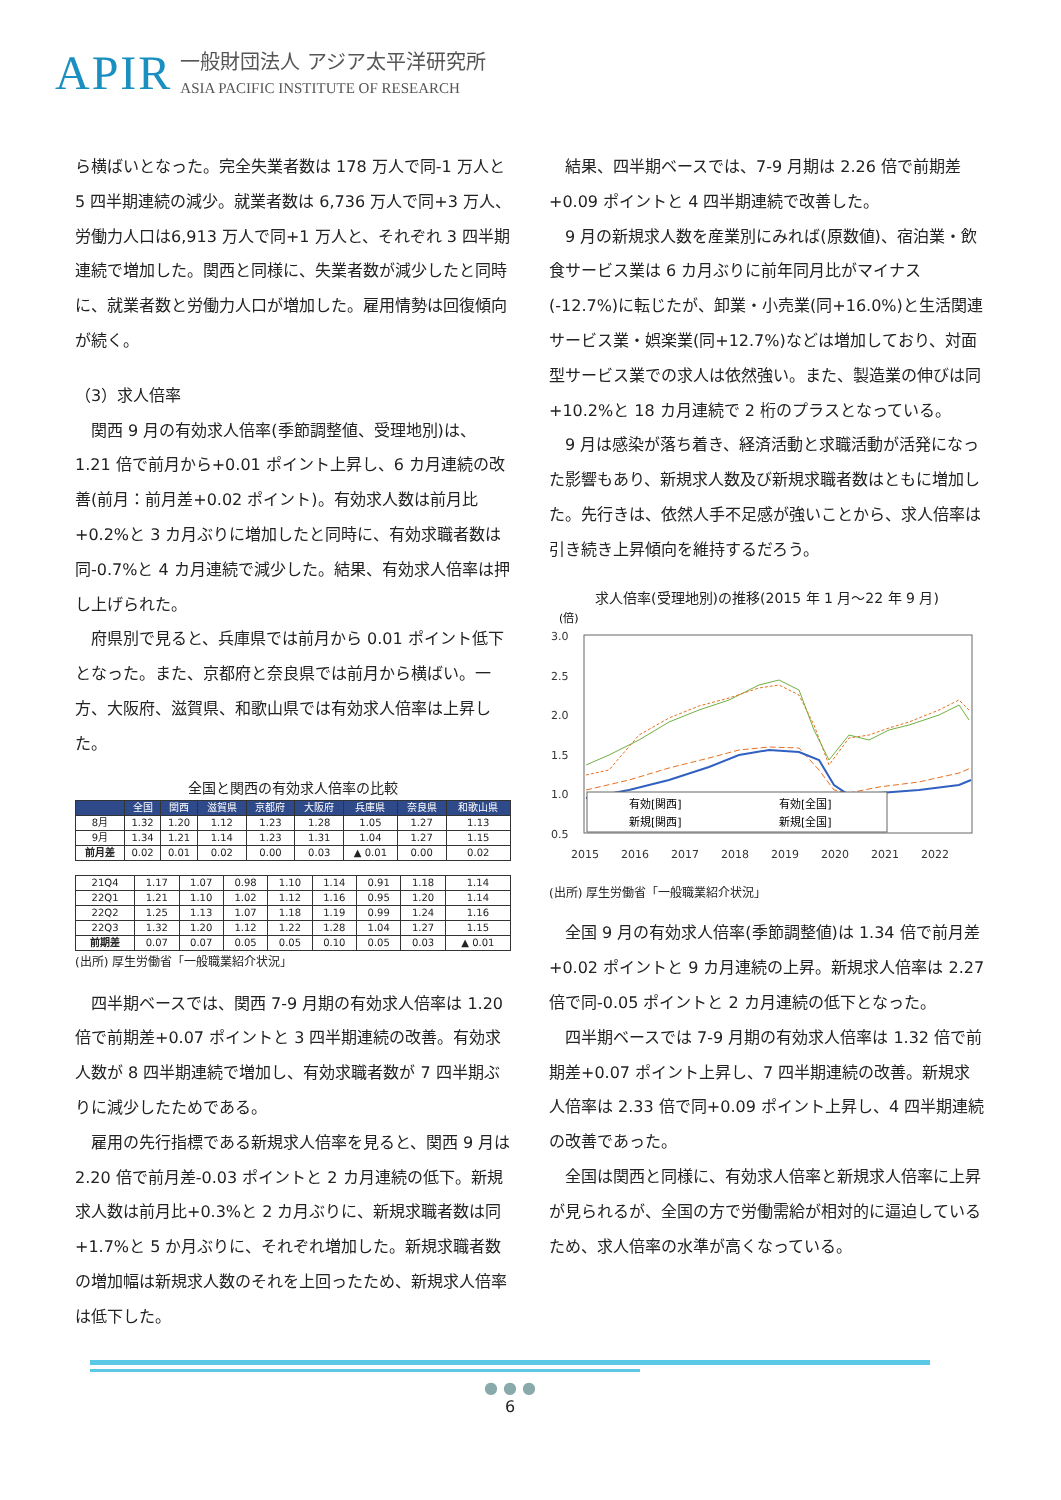APIR
一般財団法人 アジア太平洋研究所
ASIA PACIFIC INSTITUTE OF RESEARCH
ら横ばいとなった。完全失業者数は 178 万人で同-1 万人と 5 四半期連続の減少。就業者数は 6,736 万人で同+3 万人、労働力人口は6,913 万人で同+1 万人と、それぞれ 3 四半期連続で増加した。関西と同様に、失業者数が減少したと同時に、就業者数と労働力人口が増加した。雇用情勢は回復傾向が続く。
（3）求人倍率
関西 9 月の有効求人倍率(季節調整値、受理地別)は、1.21 倍で前月から+0.01 ポイント上昇し、6 カ月連続の改善(前月：前月差+0.02 ポイント)。有効求人数は前月比+0.2%と 3 カ月ぶりに増加したと同時に、有効求職者数は同-0.7%と 4 カ月連続で減少した。結果、有効求人倍率は押し上げられた。
府県別で見ると、兵庫県では前月から 0.01 ポイント低下となった。また、京都府と奈良県では前月から横ばい。一方、大阪府、滋賀県、和歌山県では有効求人倍率は上昇した。
全国と関西の有効求人倍率の比較
| | 全国 | 関西 | 滋賀県 | 京都府 | 大阪府 | 兵庫県 | 奈良県 | 和歌山県 |
| --- | --- | --- | --- | --- | --- | --- | --- | --- |
| 8月 | 1.32 | 1.20 | 1.12 | 1.23 | 1.28 | 1.05 | 1.27 | 1.13 |
| 9月 | 1.34 | 1.21 | 1.14 | 1.23 | 1.31 | 1.04 | 1.27 | 1.15 |
| 前月差 | 0.02 | 0.01 | 0.02 | 0.00 | 0.03 | ▲ 0.01 | 0.00 | 0.02 |
| 21Q4 | 1.17 | 1.07 | 0.98 | 1.10 | 1.14 | 0.91 | 1.18 | 1.14 |
| 22Q1 | 1.21 | 1.10 | 1.02 | 1.12 | 1.16 | 0.95 | 1.20 | 1.14 |
| 22Q2 | 1.25 | 1.13 | 1.07 | 1.18 | 1.19 | 0.99 | 1.24 | 1.16 |
| 22Q3 | 1.32 | 1.20 | 1.12 | 1.22 | 1.28 | 1.04 | 1.27 | 1.15 |
| 前期差 | 0.07 | 0.07 | 0.05 | 0.05 | 0.10 | 0.05 | 0.03 | ▲ 0.01 |
(出所) 厚生労働省「一般職業紹介状況」
四半期ベースでは、関西 7-9 月期の有効求人倍率は 1.20 倍で前期差+0.07 ポイントと 3 四半期連続の改善。有効求人数が 8 四半期連続で増加し、有効求職者数が 7 四半期ぶりに減少したためである。
雇用の先行指標である新規求人倍率を見ると、関西 9 月は 2.20 倍で前月差-0.03 ポイントと 2 カ月連続の低下。新規求人数は前月比+0.3%と 2 カ月ぶりに、新規求職者数は同+1.7%と 5 か月ぶりに、それぞれ増加した。新規求職者数の増加幅は新規求人数のそれを上回ったため、新規求人倍率は低下した。
結果、四半期ベースでは、7-9 月期は 2.26 倍で前期差+0.09 ポイントと 4 四半期連続で改善した。
9 月の新規求人数を産業別にみれば(原数値)、宿泊業・飲食サービス業は 6 カ月ぶりに前年同月比がマイナス(-12.7%)に転じたが、卸業・小売業(同+16.0%)と生活関連サービス業・娯楽業(同+12.7%)などは増加しており、対面型サービス業での求人は依然強い。また、製造業の伸びは同+10.2%と 18 カ月連続で 2 桁のプラスとなっている。
9 月は感染が落ち着き、経済活動と求職活動が活発になった影響もあり、新規求人数及び新規求職者数はともに増加した。先行きは、依然人手不足感が強いことから、求人倍率は引き続き上昇傾向を維持するだろう。
求人倍率(受理地別)の推移(2015 年 1 月～22 年 9 月)
(倍)
3.0
2.5
2.0
1.5
1.0
0.5
2015
2016
2017
2018
2019
2020
2021
2022
有効[関西]
有効[全国]
新規[関西]
新規[全国]
(出所) 厚生労働省「一般職業紹介状況」
全国 9 月の有効求人倍率(季節調整値)は 1.34 倍で前月差+0.02 ポイントと 9 カ月連続の上昇。新規求人倍率は 2.27 倍で同-0.05 ポイントと 2 カ月連続の低下となった。
四半期ベースでは 7-9 月期の有効求人倍率は 1.32 倍で前期差+0.07 ポイント上昇し、7 四半期連続の改善。新規求人倍率は 2.33 倍で同+0.09 ポイント上昇し、4 四半期連続の改善であった。
全国は関西と同様に、有効求人倍率と新規求人倍率に上昇が見られるが、全国の方で労働需給が相対的に逼迫しているため、求人倍率の水準が高くなっている。
● ● ●
6